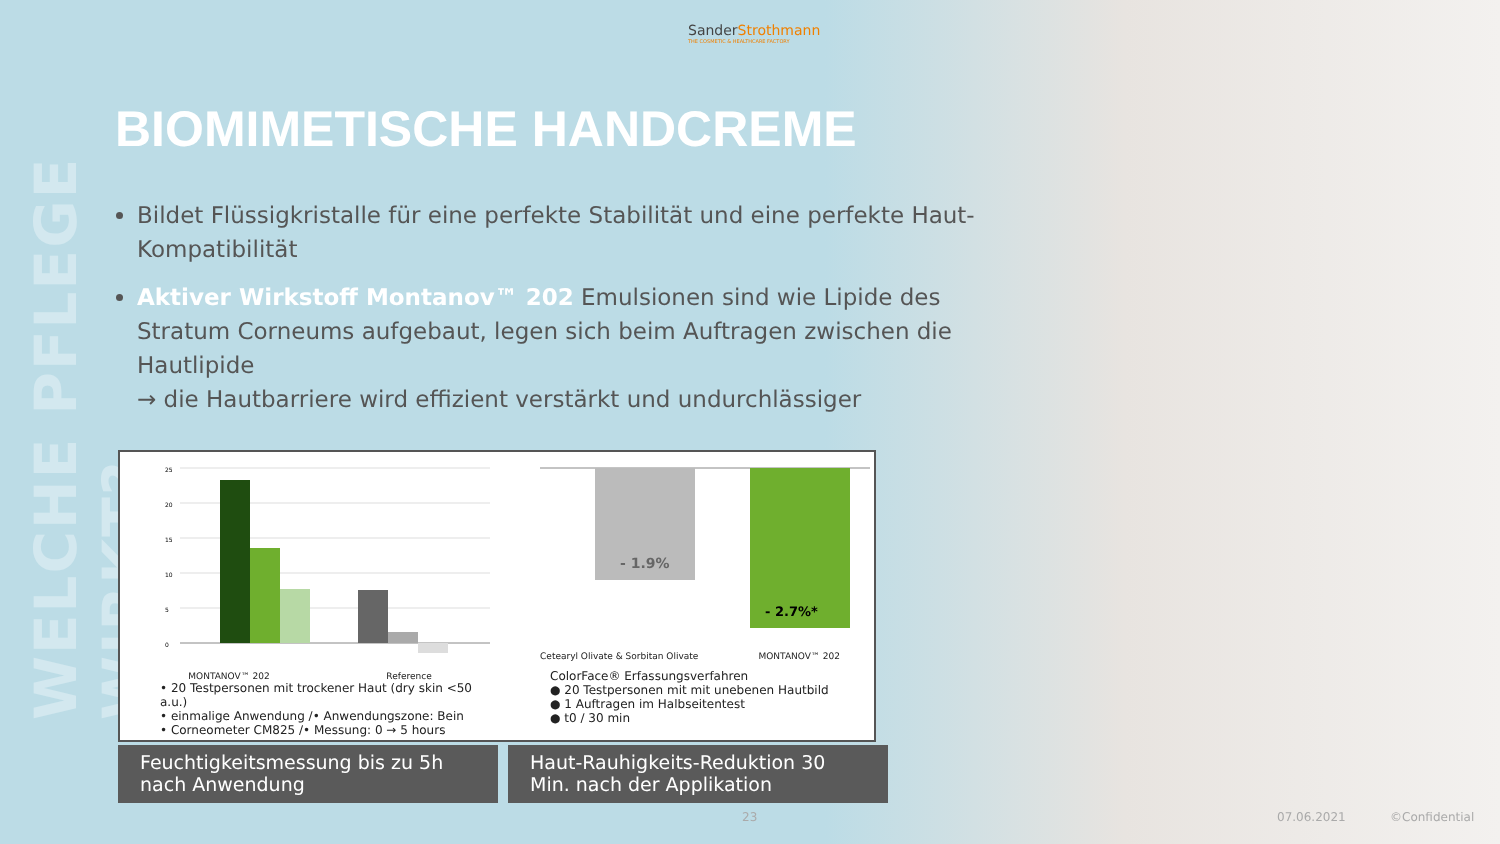WELCHE PFLEGE WIRKT?
SanderStrothmann
THE COSMETIC & HEALTHCARE FACTORY
BIOMIMETISCHE HANDCREME
Bildet Flüssigkristalle für eine perfekte Stabilität und eine perfekte Haut-Kompatibilität
Aktiver Wirkstoff Montanov™ 202 Emulsionen sind wie Lipide des Stratum Corneums aufgebaut, legen sich beim Auftragen zwischen die Hautlipide
→ die Hautbarriere wird effizient verstärkt und undurchlässiger
25
20
15
10
5
0
MONTANOV™ 202 Reference
• 20 Testpersonen mit trockener Haut (dry skin <50 a.u.)
• einmalige Anwendung /• Anwendungszone: Bein
• Corneometer CM825 /• Messung: 0 → 5 hours
- 1.9%
- 2.7%*
Cetearyl Olivate & Sorbitan Olivate MONTANOV™ 202
ColorFace® Erfassungsverfahren
● 20 Testpersonen mit mit unebenen Hautbild
● 1 Auftragen im Halbseitentest
● t0 / 30 min
Feuchtigkeitsmessung bis zu 5h nach Anwendung
Haut-Rauhigkeits-Reduktion 30 Min. nach der Applikation
23 07.06.2021 ©Confidential